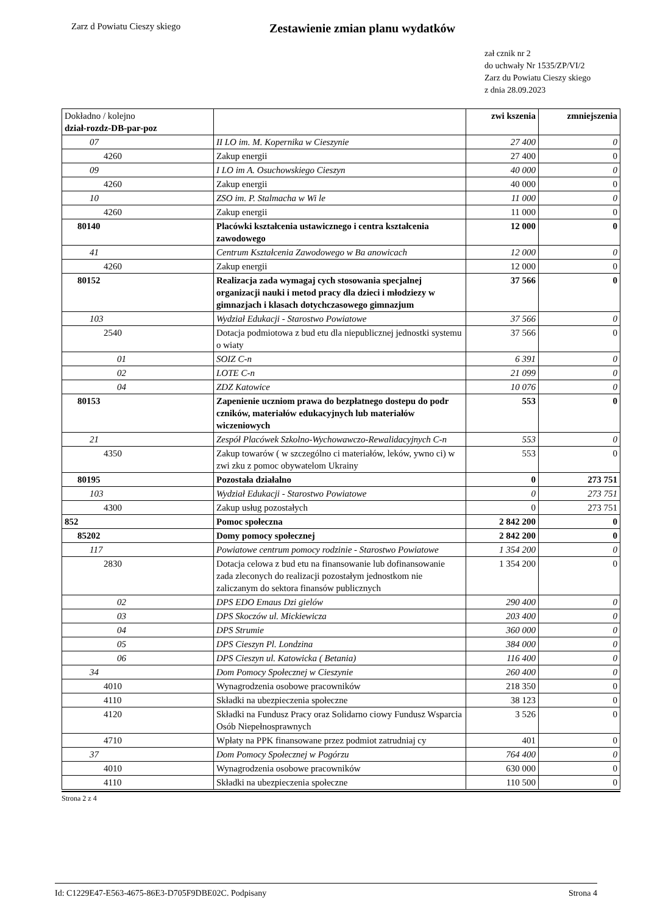Zarz d Powiatu Cieszy skiego
Zestawienie zmian planu wydatków
zał cznik nr 2
do uchwały Nr 1535/ZP/VI/2
Zarz du Powiatu Cieszy skiego
z dnia 28.09.2023
| Dokładno / kolejno dział-rozdz-DB-par-poz | | zwi kszenia | zmniejszenia |
| 07 | II LO im. M. Kopernika w Cieszynie | 27 400 | 0 |
| 4260 | Zakup energii | 27 400 | 0 |
| 09 | I LO im A. Osuchowskiego Cieszyn | 40 000 | 0 |
| 4260 | Zakup energii | 40 000 | 0 |
| 10 | ZSO im. P. Stalmacha w Wi le | 11 000 | 0 |
| 4260 | Zakup energii | 11 000 | 0 |
| 80140 | Placówki kształcenia ustawicznego i centra kształcenia zawodowego | 12 000 | 0 |
| 41 | Centrum Kształcenia Zawodowego w Ba anowicach | 12 000 | 0 |
| 4260 | Zakup energii | 12 000 | 0 |
| 80152 | Realizacja zada wymagaj cych stosowania specjalnej organizacji nauki i metod pracy dla dzieci i młodziezy w gimnazjach i klasach dotychczasowego gimnazjum | 37 566 | 0 |
| 103 | Wydział Edukacji - Starostwo Powiatowe | 37 566 | 0 |
| 2540 | Dotacja podmiotowa z bud etu dla niepublicznej jednostki systemu o wiaty | 37 566 | 0 |
| 01 | SOIZ C-n | 6 391 | 0 |
| 02 | LOTE C-n | 21 099 | 0 |
| 04 | ZDZ Katowice | 10 076 | 0 |
| 80153 | Zapenienie uczniom prawa do bezpłatnego dostepu do podr czników, materiałów edukacyjnych lub materiałów wiczeniowych | 553 | 0 |
| 21 | Zespół Placówek Szkolno-Wychowawczo-Rewalidacyjnych C-n | 553 | 0 |
| 4350 | Zakup towarów ( w szczególno ci materiałów, leków, ywno ci) w zwi zku z pomoc obywatelom Ukrainy | 553 | 0 |
| 80195 | Pozostała działalno | 0 | 273 751 |
| 103 | Wydział Edukacji - Starostwo Powiatowe | 0 | 273 751 |
| 4300 | Zakup usług pozostałych | 0 | 273 751 |
| 852 | Pomoc społeczna | 2 842 200 | 0 |
| 85202 | Domy pomocy społecznej | 2 842 200 | 0 |
| 117 | Powiatowe centrum pomocy rodzinie - Starostwo Powiatowe | 1 354 200 | 0 |
| 2830 | Dotacja celowa z bud etu na finansowanie lub dofinansowanie zada zleconych do realizacji pozostałym jednostkom nie zaliczanym do sektora finansów publicznych | 1 354 200 | 0 |
| 02 | DPS EDO Emaus Dzi gielów | 290 400 | 0 |
| 03 | DPS Skoczów ul. Mickiewicza | 203 400 | 0 |
| 04 | DPS Strumie | 360 000 | 0 |
| 05 | DPS Cieszyn Pl. Londzina | 384 000 | 0 |
| 06 | DPS Cieszyn ul. Katowicka ( Betania) | 116 400 | 0 |
| 34 | Dom Pomocy Społecznej w Cieszynie | 260 400 | 0 |
| 4010 | Wynagrodzenia osobowe pracowników | 218 350 | 0 |
| 4110 | Składki na ubezpieczenia społeczne | 38 123 | 0 |
| 4120 | Składki na Fundusz Pracy oraz Solidarno ciowy Fundusz Wsparcia Osób Niepełnosprawnych | 3 526 | 0 |
| 4710 | Wpłaty na PPK finansowane przez podmiot zatrudniaj cy | 401 | 0 |
| 37 | Dom Pomocy Społecznej w Pogórzu | 764 400 | 0 |
| 4010 | Wynagrodzenia osobowe pracowników | 630 000 | 0 |
| 4110 | Składki na ubezpieczenia społeczne | 110 500 | 0 |
Strona 2 z 4
Id: C1229E47-E563-4675-86E3-D705F9DBE02C. Podpisany Strona 4